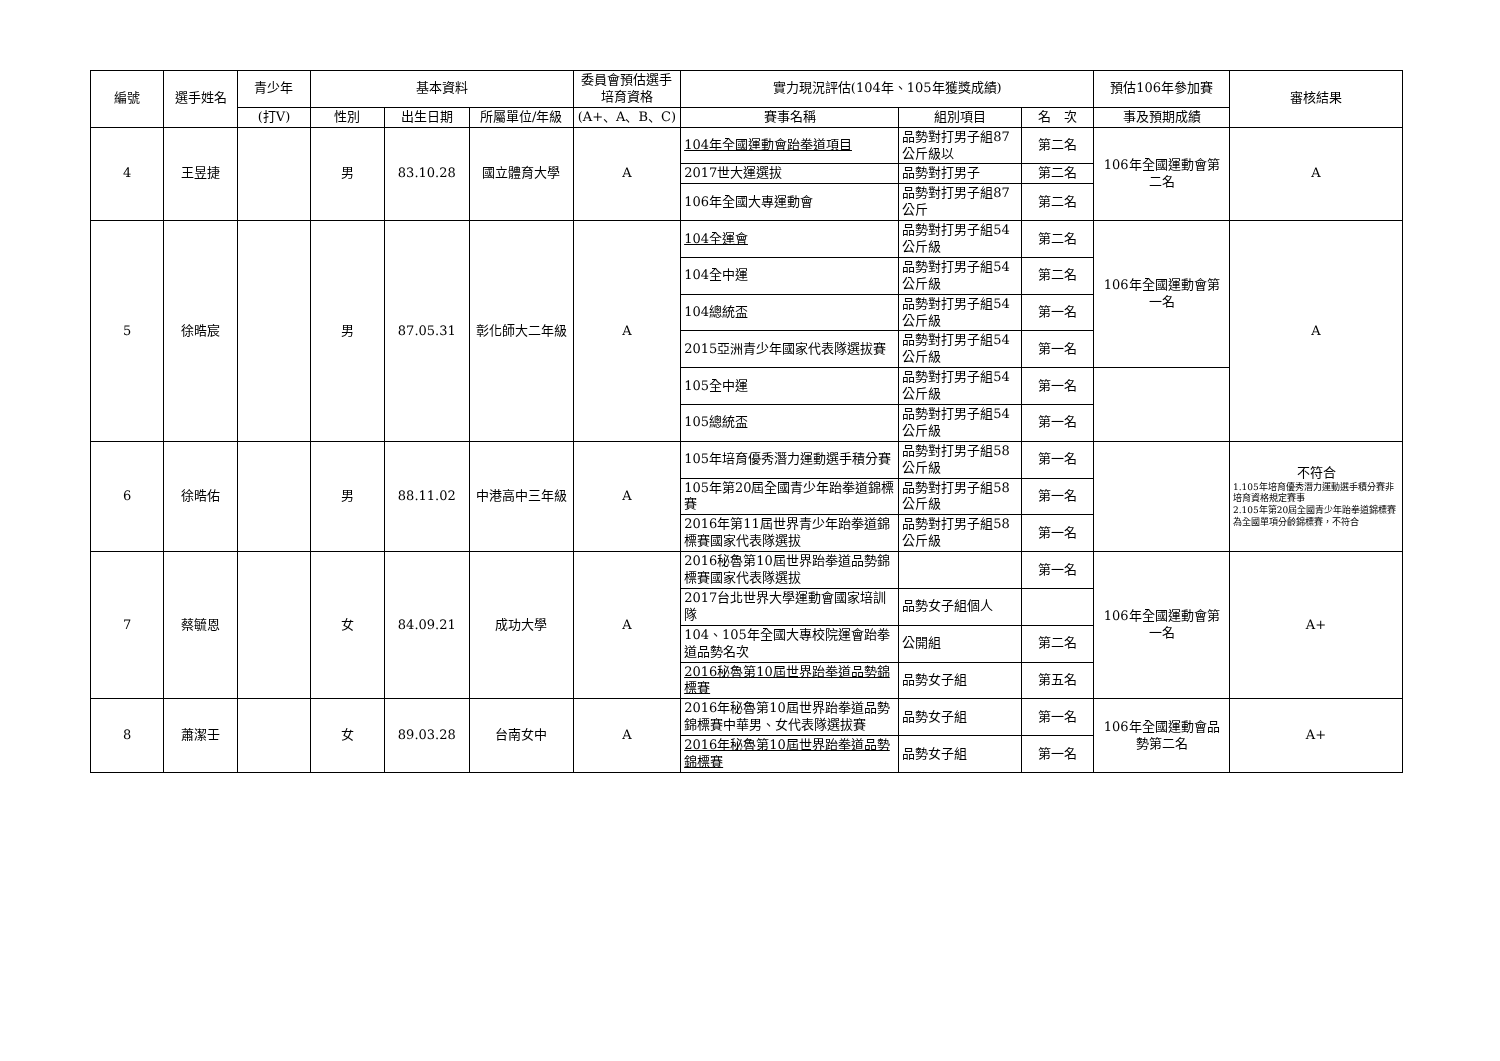| 編號 | 選手姓名 | 青少年 | 基本資料 | | | 委員會預估選手培育資格 | 實力現況評估(104年、105年獲獎成績) | | | 預估106年參加賽 | 審核結果 |
| --- | --- | --- | --- | --- | --- | --- | --- | --- | --- | --- | --- |
| | | (打V) | 性別 | 出生日期 | 所屬單位/年級 | (A+、A、B、C) | 賽事名稱 | 組別項目 | 名 次 | 事及預期成績 | |
| 4 | 王昱捷 | | 男 | 83.10.28 | 國立體育大學 | A | 104年全國運動會跆拳道項目 | 品勢對打男子組87公斤級以 | 第二名 | 106年全國運動會第二名 | A |
| | | | | | | | 2017世大運選拔 | 品勢對打男子 | 第二名 | | |
| | | | | | | | 106年全國大專運動會 | 品勢對打男子組87公斤 | 第二名 | | |
| 5 | 徐晧宸 | | 男 | 87.05.31 | 彰化師大二年級 | A | 104全運會 | 品勢對打男子組54公斤級 | 第二名 | 106年全國運動會第一名 | A |
| | | | | | | | 104全中運 | 品勢對打男子組54公斤級 | 第二名 | | |
| | | | | | | | 104總統盃 | 品勢對打男子組54公斤級 | 第一名 | | |
| | | | | | | | 2015亞洲青少年國家代表隊選拔賽 | 品勢對打男子組54公斤級 | 第一名 | | |
| | | | | | | | 105全中運 | 品勢對打男子組54公斤級 | 第一名 | | |
| | | | | | | | 105總統盃 | 品勢對打男子組54公斤級 | 第一名 | | |
| 6 | 徐晧佑 | | 男 | 88.11.02 | 中港高中三年級 | A | 105年培育優秀潛力運動選手積分賽 | 品勢對打男子組58公斤級 | 第一名 | | 不符合 1.105年培育優秀潛力運動選手積分賽非培育資格規定賽事 2.105年第20屆全國青少年跆拳道錦標賽為全國單項分齡錦標賽，不符合 |
| | | | | | | | 105年第20屆全國青少年跆拳道錦標賽 | 品勢對打男子組58公斤級 | 第一名 | | |
| | | | | | | | 2016年第11屆世界青少年跆拳道錦標賽國家代表隊選拔 | 品勢對打男子組58公斤級 | 第一名 | | |
| 7 | 蔡毓恩 | | 女 | 84.09.21 | 成功大學 | A | 2016秘魯第10屆世界跆拳道品勢錦標賽國家代表隊選拔 | | 第一名 | 106年全國運動會第一名 | A+ |
| | | | | | | | 2017台北世界大學運動會國家培訓隊 | 品勢女子組個人 | | | |
| | | | | | | | 104、105年全國大專校院運會跆拳道品勢名次 | 公開組 | 第二名 | | |
| | | | | | | | 2016秘魯第10屆世界跆拳道品勢錦標賽 | 品勢女子組 | 第五名 | | |
| 8 | 蕭潔壬 | | 女 | 89.03.28 | 台南女中 | A | 2016年秘魯第10屆世界跆拳道品勢錦標賽中華男、女代表隊選拔賽 | 品勢女子組 | 第一名 | 106年全國運動會品勢第二名 | A+ |
| | | | | | | | 2016年秘魯第10屆世界跆拳道品勢錦標賽 | 品勢女子組 | 第一名 | | |